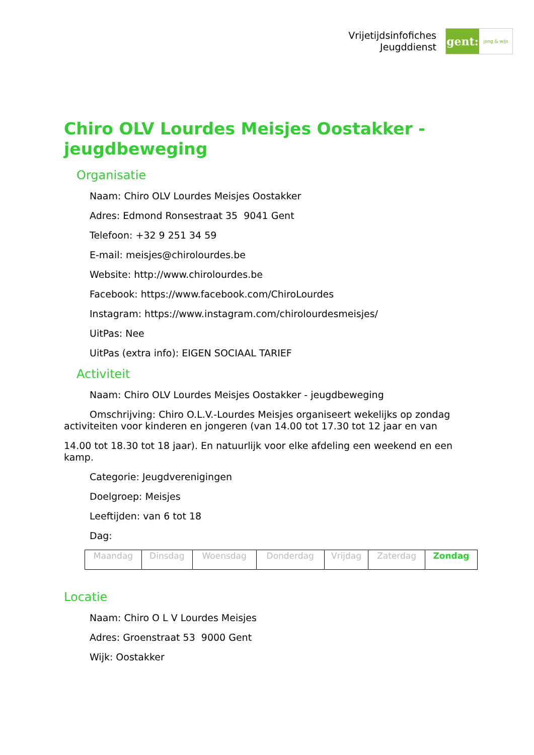Vrijetijdsinfofiches
Jeugddienst
gent:
jong & wijs
Chiro OLV Lourdes Meisjes Oostakker - jeugdbeweging
Organisatie
Naam: Chiro OLV Lourdes Meisjes Oostakker
Adres: Edmond Ronsestraat 35 9041 Gent
Telefoon: +32 9 251 34 59
E-mail: meisjes@chirolourdes.be
Website: http://www.chirolourdes.be
Facebook: https://www.facebook.com/ChiroLourdes
Instagram: https://www.instagram.com/chirolourdesmeisjes/
UitPas: Nee
UitPas (extra info): EIGEN SOCIAAL TARIEF
Activiteit
Naam: Chiro OLV Lourdes Meisjes Oostakker - jeugdbeweging
Omschrijving: Chiro O.L.V.-Lourdes Meisjes organiseert wekelijks op zondag activiteiten voor kinderen en jongeren (van 14.00 tot 17.30 tot 12 jaar en van
14.00 tot 18.30 tot 18 jaar). En natuurlijk voor elke afdeling een weekend en een kamp.
Categorie: Jeugdverenigingen
Doelgroep: Meisjes
Leeftijden: van 6 tot 18
Dag:
| Maandag | Dinsdag | Woensdag | Donderdag | Vrijdag | Zaterdag | Zondag |
Locatie
Naam: Chiro O L V Lourdes Meisjes
Adres: Groenstraat 53 9000 Gent
Wijk: Oostakker